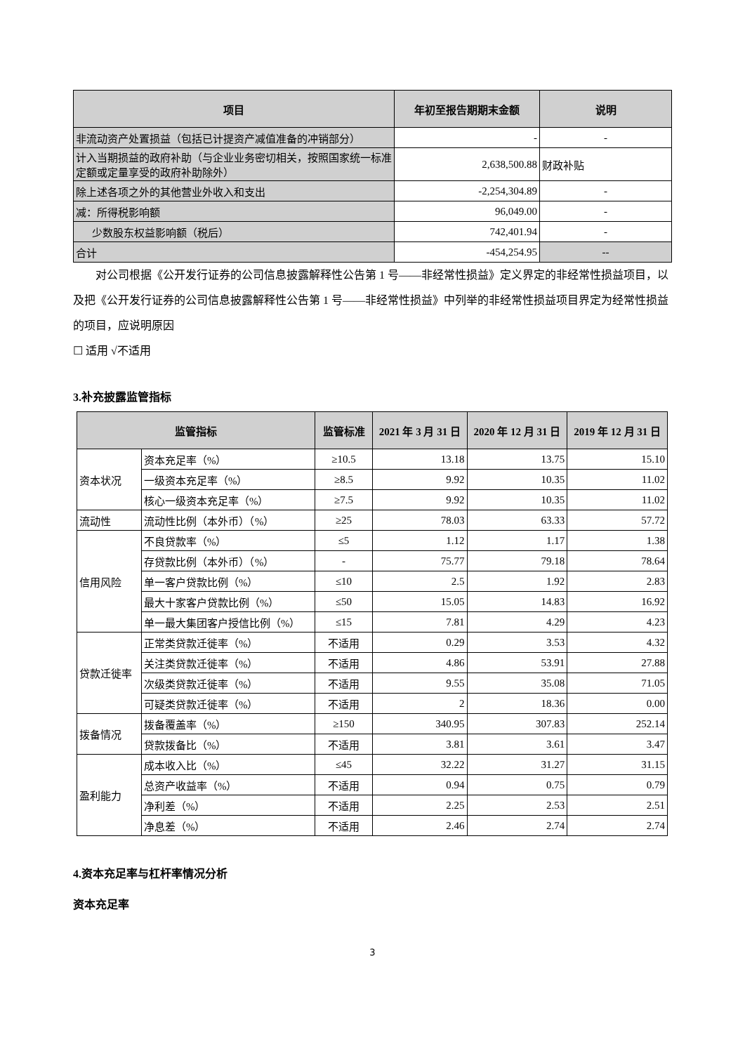| 项目 | 年初至报告期期末金额 | 说明 |
| --- | --- | --- |
| 非流动资产处置损益（包括已计提资产减值准备的冲销部分） | - | - |
| 计入当期损益的政府补助（与企业业务密切相关，按照国家统一标准定额或定量享受的政府补助除外） | 2,638,500.88 | 财政补贴 |
| 除上述各项之外的其他营业外收入和支出 | -2,254,304.89 | - |
| 减：所得税影响额 | 96,049.00 | - |
| 少数股东权益影响额（税后） | 742,401.94 | - |
| 合计 | -454,254.95 | -- |
对公司根据《公开发行证券的公司信息披露解释性公告第 1 号——非经常性损益》定义界定的非经常性损益项目，以及把《公开发行证券的公司信息披露解释性公告第 1 号——非经常性损益》中列举的非经常性损益项目界定为经常性损益的项目，应说明原因
☐ 适用 √不适用
3.补充披露监管指标
| 监管指标 | | 监管标准 | 2021 年 3 月 31 日 | 2020 年 12 月 31 日 | 2019 年 12 月 31 日 |
| --- | --- | --- | --- | --- | --- |
| 资本状况 | 资本充足率（%） | ≥10.5 | 13.18 | 13.75 | 15.10 |
| | 一级资本充足率（%） | ≥8.5 | 9.92 | 10.35 | 11.02 |
| | 核心一级资本充足率（%） | ≥7.5 | 9.92 | 10.35 | 11.02 |
| 流动性 | 流动性比例（本外币）（%） | ≥25 | 78.03 | 63.33 | 57.72 |
| 信用风险 | 不良贷款率（%） | ≤5 | 1.12 | 1.17 | 1.38 |
| | 存贷款比例（本外币）（%） | - | 75.77 | 79.18 | 78.64 |
| | 单一客户贷款比例（%） | ≤10 | 2.5 | 1.92 | 2.83 |
| | 最大十家客户贷款比例（%） | ≤50 | 15.05 | 14.83 | 16.92 |
| | 单一最大集团客户授信比例（%） | ≤15 | 7.81 | 4.29 | 4.23 |
| 贷款迁徙率 | 正常类贷款迁徙率（%） | 不适用 | 0.29 | 3.53 | 4.32 |
| | 关注类贷款迁徙率（%） | 不适用 | 4.86 | 53.91 | 27.88 |
| | 次级类贷款迁徙率（%） | 不适用 | 9.55 | 35.08 | 71.05 |
| | 可疑类贷款迁徙率（%） | 不适用 | 2 | 18.36 | 0.00 |
| 拨备情况 | 拨备覆盖率（%） | ≥150 | 340.95 | 307.83 | 252.14 |
| | 贷款拨备比（%） | 不适用 | 3.81 | 3.61 | 3.47 |
| 盈利能力 | 成本收入比（%） | ≤45 | 32.22 | 31.27 | 31.15 |
| | 总资产收益率（%） | 不适用 | 0.94 | 0.75 | 0.79 |
| | 净利差（%） | 不适用 | 2.25 | 2.53 | 2.51 |
| | 净息差（%） | 不适用 | 2.46 | 2.74 | 2.74 |
4.资本充足率与杠杆率情况分析
资本充足率
3